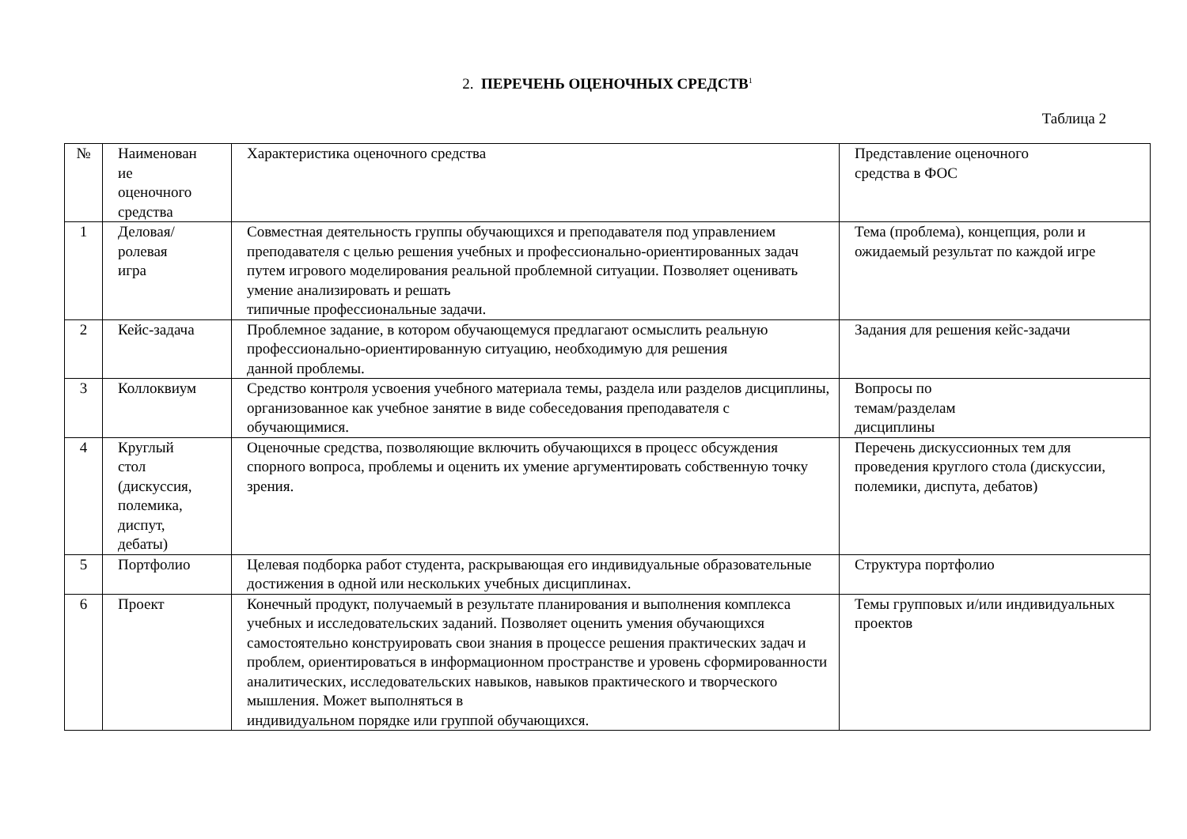2. ПЕРЕЧЕНЬ ОЦЕНОЧНЫХ СРЕДСТВ<sup>1</sup>
Таблица 2
| № | Наименован ие оценочного средства | Характеристика оценочного средства | Представление оценочного средства в ФОС |
| 1 | Деловая/ ролевая игра | Совместная деятельность группы обучающихся и преподавателя под управлением преподавателя с целью решения учебных и профессионально-ориентированных задач путем игрового моделирования реальной проблемной ситуации. Позволяет оценивать умение анализировать и решать типичные профессиональные задачи. | Тема (проблема), концепция, роли и ожидаемый результат по каждой игре |
| 2 | Кейс-задача | Проблемное задание, в котором обучающемуся предлагают осмыслить реальную профессионально-ориентированную ситуацию, необходимую для решения данной проблемы. | Задания для решения кейс-задачи |
| 3 | Коллоквиум | Средство контроля усвоения учебного материала темы, раздела или разделов дисциплины, организованное как учебное занятие в виде собеседования преподавателя с обучающимися. | Вопросы по темам/разделам дисциплины |
| 4 | Круглый стол (дискуссия, полемика, диспут, дебаты) | Оценочные средства, позволяющие включить обучающихся в процесс обсуждения спорного вопроса, проблемы и оценить их умение аргументировать собственную точку зрения. | Перечень дискуссионных тем для проведения круглого стола (дискуссии, полемики, диспута, дебатов) |
| 5 | Портфолио | Целевая подборка работ студента, раскрывающая его индивидуальные образовательные достижения в одной или нескольких учебных дисциплинах. | Структура портфолио |
| 6 | Проект | Конечный продукт, получаемый в результате планирования и выполнения комплекса учебных и исследовательских заданий. Позволяет оценить умения обучающихся самостоятельно конструировать свои знания в процессе решения практических задач и проблем, ориентироваться в информационном пространстве и уровень сформированности аналитических, исследовательских навыков, навыков практического и творческого мышления. Может выполняться в индивидуальном порядке или группой обучающихся. | Темы групповых и/или индивидуальных проектов |